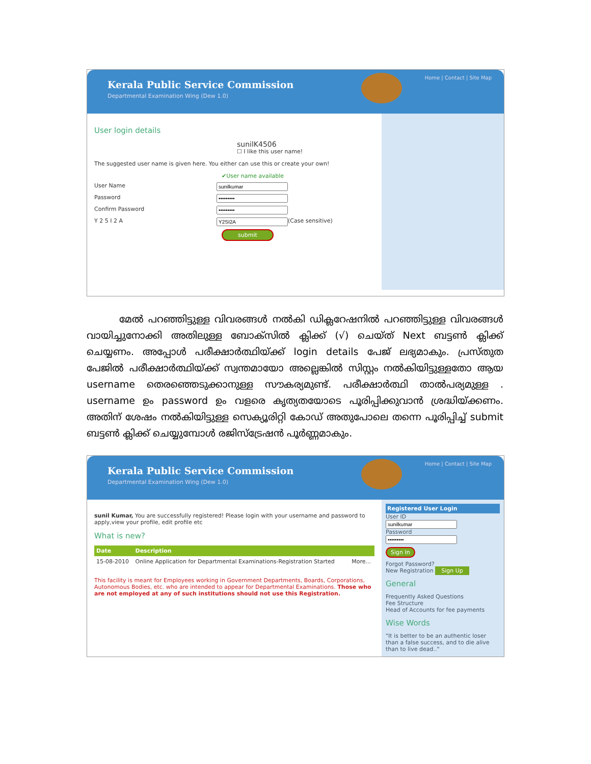Kerala Public Service Commission
Departmental Examination Wing (Dew 1.0)
Home | Contact | Site Map
User login details
sunilK4506
☐ I like this user name!
The suggested user name is given here. You either can use this or create your own!
✔User name available
User Name
Password
Confirm Password
Y 2 5 I 2 A (Case sensitive)
submit
മേൽ പറഞ്ഞിട്ടുള്ള വിവരങ്ങൾ നൽകി ഡിക്ലറേഷനിൽ പറഞ്ഞിട്ടുള്ള വിവരങ്ങൾ വായിച്ചുനോക്കി അതിലുള്ള ബോക്സിൽ ക്ലിക്ക് (√) ചെയ്ത് Next ബട്ടൺ ക്ലിക്ക് ചെയ്യണം. അപ്പോൾ പരീക്ഷാർത്ഥിയ്ക്ക് login details പേജ് ലഭ്യമാകും. പ്രസ്തുത പേജിൽ പരീക്ഷാർത്ഥിയ്ക്ക് സ്വന്തമായോ അല്ലെങ്കിൽ സിസ്റ്റം നൽകിയിട്ടുള്ളതോ ആയ username തെരഞ്ഞെടുക്കാനുള്ള സൗകര്യമുണ്ട്. പരീക്ഷാർത്ഥി താൽപര്യമുള്ള . username ഉം password ഉം വളരെ കൃത്യതയോടെ പൂരിപ്പിക്കുവാൻ ശ്രദ്ധിയ്ക്കണം. അതിന് ശേഷം നൽകിയിട്ടുള്ള സെക്യൂരിറ്റി കോഡ് അതുപോലെ തന്നെ പൂരിപ്പിച്ച് submit ബട്ടൺ ക്ലിക്ക് ചെയ്യുമ്പോൾ രജിസ്ട്രേഷൻ പൂർണ്ണമാകും.
Kerala Public Service Commission
Departmental Examination Wing (Dew 1.0)
Home | Contact | Site Map
sunil Kumar, You are successfully registered! Please login with your username and password to apply,view your profile, edit profile etc
What is new?
| Date | Description | |
| --- | --- | --- |
| 15-08-2010 | Online Application for Departmental Examinations-Registration Started | More... |
This facility is meant for Employees working in Government Departments, Boards, Corporations, Autonomous Bodies, etc. who are intended to appear for Departmental Examinations. Those who are not employed at any of such institutions should not use this Registration.
Registered User Login
User ID
Password
Sign In
Forgot Password?
New Registration Sign Up
General
Frequently Asked Questions
Fee Structure
Head of Accounts for fee payments
Wise Words
"It is better to be an authentic loser than a false success, and to die alive than to live dead.."